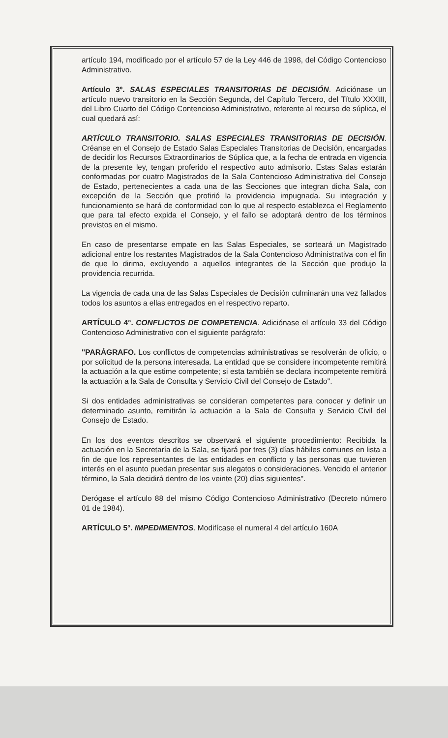artículo 194, modificado por el artículo 57 de la Ley 446 de 1998, del Código Contencioso Administrativo.
Artículo 3º. SALAS ESPECIALES TRANSITORIAS DE DECISIÓN. Adiciónase un artículo nuevo transitorio en la Sección Segunda, del Capítulo Tercero, del Título XXXIII, del Libro Cuarto del Código Contencioso Administrativo, referente al recurso de súplica, el cual quedará así:
ARTÍCULO TRANSITORIO. SALAS ESPECIALES TRANSITORIAS DE DECISIÓN. Créanse en el Consejo de Estado Salas Especiales Transitorias de Decisión, encargadas de decidir los Recursos Extraordinarios de Súplica que, a la fecha de entrada en vigencia de la presente ley, tengan proferido el respectivo auto admisorio. Estas Salas estarán conformadas por cuatro Magistrados de la Sala Contencioso Administrativa del Consejo de Estado, pertenecientes a cada una de las Secciones que integran dicha Sala, con excepción de la Sección que profirió la providencia impugnada. Su integración y funcionamiento se hará de conformidad con lo que al respecto establezca el Reglamento que para tal efecto expida el Consejo, y el fallo se adoptará dentro de los términos previstos en el mismo.
En caso de presentarse empate en las Salas Especiales, se sorteará un Magistrado adicional entre los restantes Magistrados de la Sala Contencioso Administrativa con el fin de que lo dirima, excluyendo a aquellos integrantes de la Sección que produjo la providencia recurrida.
La vigencia de cada una de las Salas Especiales de Decisión culminarán una vez fallados todos los asuntos a ellas entregados en el respectivo reparto.
ARTÍCULO 4°. CONFLICTOS DE COMPETENCIA. Adiciónase el artículo 33 del Código Contencioso Administrativo con el siguiente parágrafo:
"PARÁGRAFO. Los conflictos de competencias administrativas se resolverán de oficio, o por solicitud de la persona interesada. La entidad que se considere incompetente remitirá la actuación a la que estime competente; si esta también se declara incompetente remitirá la actuación a la Sala de Consulta y Servicio Civil del Consejo de Estado".
Si dos entidades administrativas se consideran competentes para conocer y definir un determinado asunto, remitirán la actuación a la Sala de Consulta y Servicio Civil del Consejo de Estado.
En los dos eventos descritos se observará el siguiente procedimiento: Recibida la actuación en la Secretaría de la Sala, se fijará por tres (3) días hábiles comunes en lista a fin de que los representantes de las entidades en conflicto y las personas que tuvieren interés en el asunto puedan presentar sus alegatos o consideraciones. Vencido el anterior término, la Sala decidirá dentro de los veinte (20) días siguientes".
Derógase el artículo 88 del mismo Código Contencioso Administrativo (Decreto número 01 de 1984).
ARTÍCULO 5°. IMPEDIMENTOS. Modifícase el numeral 4 del artículo 160A